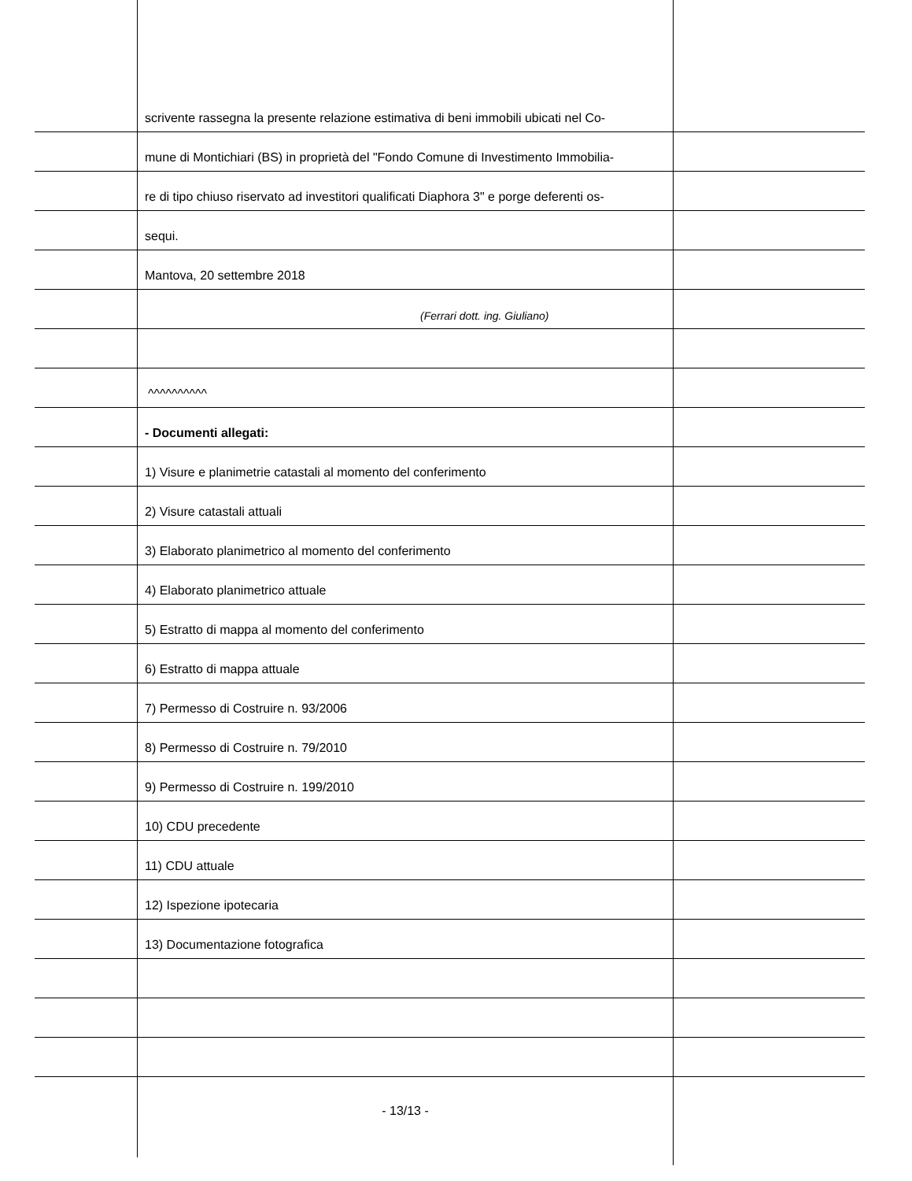scrivente rassegna la presente relazione estimativa di beni immobili ubicati nel Co-
mune di Montichiari (BS) in proprietà del "Fondo Comune di Investimento Immobilia-
re di tipo chiuso riservato ad investitori qualificati Diaphora 3" e porge deferenti os-
sequi.
Mantova, 20 settembre 2018
(Ferrari dott. ing. Giuliano)
^^^^^^^^^^
- Documenti allegati:
1) Visure e planimetrie catastali al momento del conferimento
2) Visure catastali attuali
3) Elaborato planimetrico al momento del conferimento
4) Elaborato planimetrico attuale
5) Estratto di mappa al momento del conferimento
6) Estratto di mappa attuale
7) Permesso di Costruire n. 93/2006
8) Permesso di Costruire n. 79/2010
9) Permesso di Costruire n. 199/2010
10) CDU precedente
11) CDU attuale
12) Ispezione ipotecaria
13) Documentazione fotografica
- 13/13 -